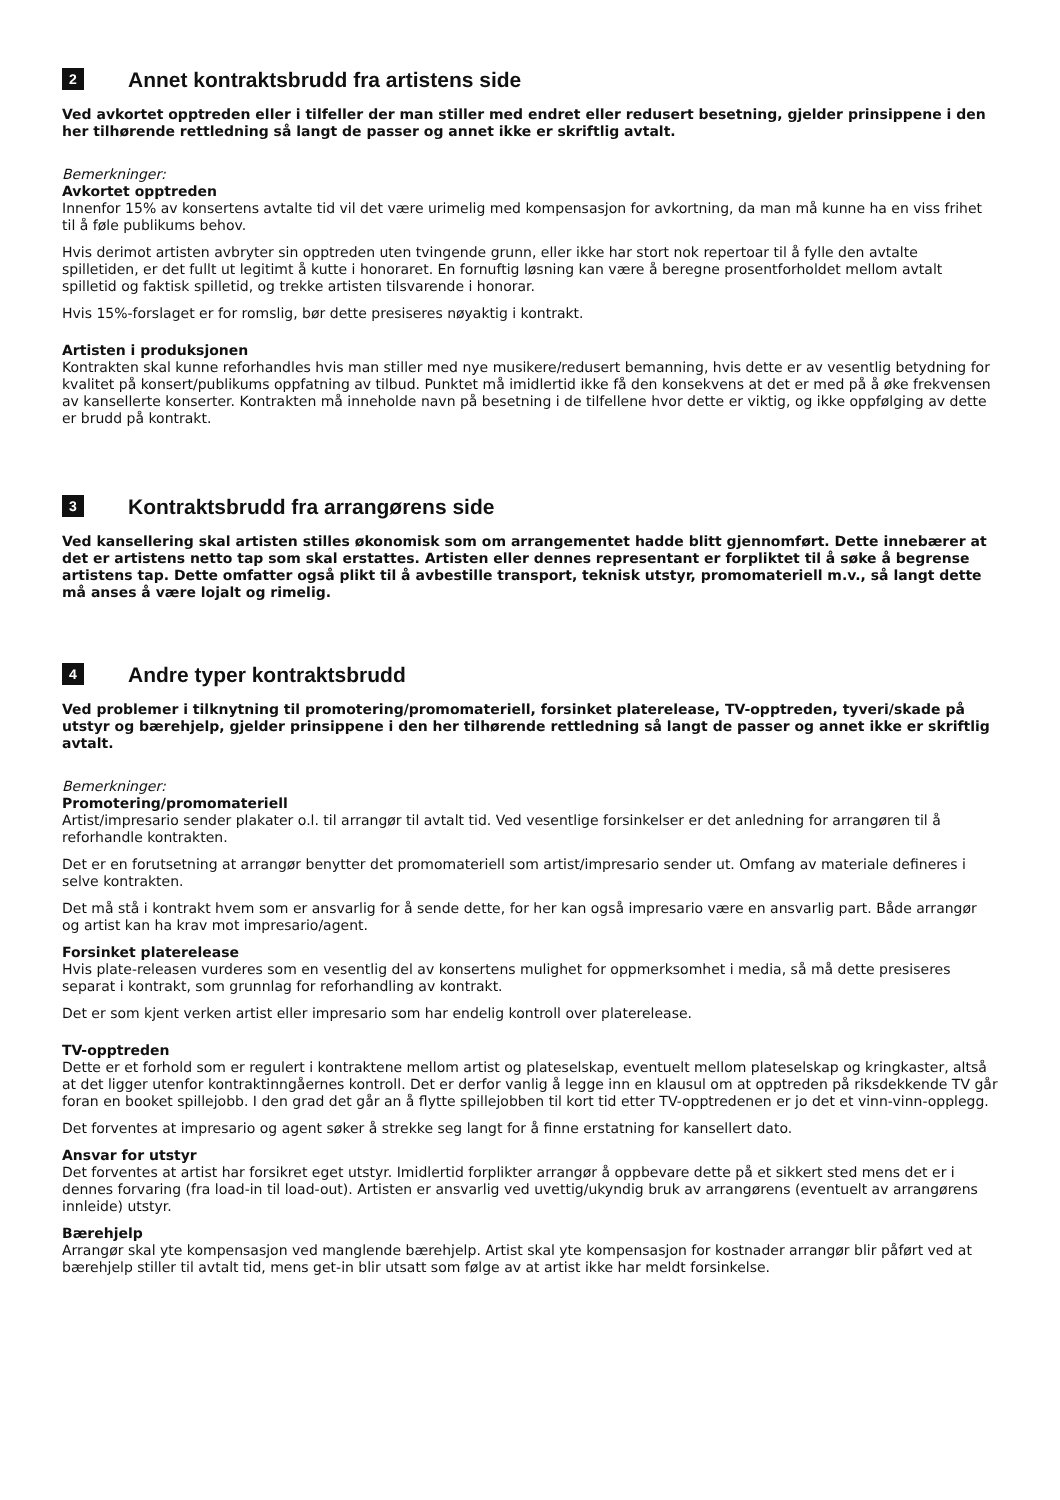2 Annet kontraktsbrudd fra artistens side
Ved avkortet opptreden eller i tilfeller der man stiller med endret eller redusert besetning, gjelder prinsippene i den her tilhørende rettledning så langt de passer og annet ikke er skriftlig avtalt.
Bemerkninger:
Avkortet opptreden
Innenfor 15% av konsertens avtalte tid vil det være urimelig med kompensasjon for avkortning, da man må kunne ha en viss frihet til å føle publikums behov.
Hvis derimot artisten avbryter sin opptreden uten tvingende grunn, eller ikke har stort nok repertoar til å fylle den avtalte spilletiden, er det fullt ut legitimt å kutte i honoraret. En fornuftig løsning kan være å beregne prosentforholdet mellom avtalt spilletid og faktisk spilletid, og trekke artisten tilsvarende i honorar.
Hvis 15%-forslaget er for romslig, bør dette presiseres nøyaktig i kontrakt.
Artisten i produksjonen
Kontrakten skal kunne reforhandles hvis man stiller med nye musikere/redusert bemanning, hvis dette er av vesentlig betydning for kvalitet på konsert/publikums oppfatning av tilbud. Punktet må imidlertid ikke få den konsekvens at det er med på å øke frekvensen av kansellerte konserter. Kontrakten må inneholde navn på besetning i de tilfellene hvor dette er viktig, og ikke oppfølging av dette er brudd på kontrakt.
3 Kontraktsbrudd fra arrangørens side
Ved kansellering skal artisten stilles økonomisk som om arrangementet hadde blitt gjennomført. Dette innebærer at det er artistens netto tap som skal erstattes. Artisten eller dennes representant er forpliktet til å søke å begrense artistens tap. Dette omfatter også plikt til å avbestille transport, teknisk utstyr, promomateriell m.v., så langt dette må anses å være lojalt og rimelig.
4 Andre typer kontraktsbrudd
Ved problemer i tilknytning til promotering/promomateriell, forsinket platerelease, TV-opptreden, tyveri/skade på utstyr og bærehjelp, gjelder prinsippene i den her tilhørende rettledning så langt de passer og annet ikke er skriftlig avtalt.
Bemerkninger:
Promotering/promomateriell
Artist/impresario sender plakater o.l. til arrangør til avtalt tid. Ved vesentlige forsinkelser er det anledning for arrangøren til å reforhandle kontrakten.
Det er en forutsetning at arrangør benytter det promomateriell som artist/impresario sender ut. Omfang av materiale defineres i selve kontrakten.
Det må stå i kontrakt hvem som er ansvarlig for å sende dette, for her kan også impresario være en ansvarlig part. Både arrangør og artist kan ha krav mot impresario/agent.
Forsinket platerelease
Hvis plate-releasen vurderes som en vesentlig del av konsertens mulighet for oppmerksomhet i media, så må dette presiseres separat i kontrakt, som grunnlag for reforhandling av kontrakt.
Det er som kjent verken artist eller impresario som har endelig kontroll over platerelease.
TV-opptreden
Dette er et forhold som er regulert i kontraktene mellom artist og plateselskap, eventuelt mellom plateselskap og kringkaster, altså at det ligger utenfor kontraktinngåernes kontroll. Det er derfor vanlig å legge inn en klausul om at opptreden på riksdekkende TV går foran en booket spillejobb. I den grad det går an å flytte spillejobben til kort tid etter TV-opptredenen er jo det et vinn-vinn-opplegg.
Det forventes at impresario og agent søker å strekke seg langt for å finne erstatning for kansellert dato.
Ansvar for utstyr
Det forventes at artist har forsikret eget utstyr. Imidlertid forplikter arrangør å oppbevare dette på et sikkert sted mens det er i dennes forvaring (fra load-in til load-out). Artisten er ansvarlig ved uvettig/ukyndig bruk av arrangørens (eventuelt av arrangørens innleide) utstyr.
Bærehjelp
Arrangør skal yte kompensasjon ved manglende bærehjelp. Artist skal yte kompensasjon for kostnader arrangør blir påført ved at bærehjelp stiller til avtalt tid, mens get-in blir utsatt som følge av at artist ikke har meldt forsinkelse.